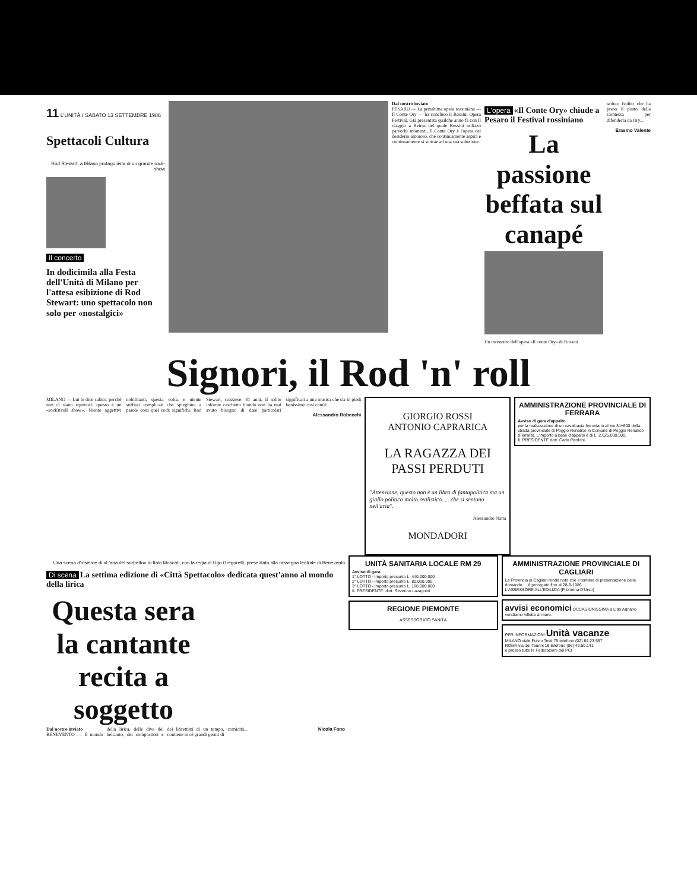11 L'UNITÀ / SABATO 13 SETTEMBRE 1986
Spettacoli Cultura
Rod Stewart, a Milano protagonista di un grande rock-show
Il concerto
In dodicimila alla Festa dell'Unità di Milano per l'attesa esibizione di Rod Stewart: uno spettacolo non solo per «nostalgici»
Dal nostro inviato
PESARO — La penultima opera rossiniana — Il Conte Ory — ha concluso il Rossini Opera Festival. Già presentata qualche anno fa con Il viaggio a Reims del quale Rossini utilizzò parecchi momenti, Il Conte Ory è l'opera del desiderio amoroso, che continuamente aspira e continuamente si sottrae ad una sua soluzione.
L'opera «Il Conte Ory» chiude a Pesaro il Festival rossiniano
La passione beffata sul canapé
Un momento dell'opera «Il conte Ory» di Rossini
seduto Isolier che ha preso il posto della Contessa per difenderla da Ory...
Erasmo Valente
Signori, il Rod 'n' roll
MILANO — Lui lo dice subito, perché non ci siano equivoci: questo è un «rock'n'roll show». Niente aggettivi nobilitanti, questa volta, e niente suffissi complicati che spieghino a parole cosa quel rock significhi. Rod Stewart, scozzese, 41 anni, il solito informe caschetto biondo non ha mai avuto bisogno di dare particolari significati a una musica che sta in piedi benissimo così com'è...
Alessandro Robecchi
GIORGIO ROSSI
ANTONIO CAPRARICA
LA RAGAZZA DEI PASSI PERDUTI
"Attenzione, questo non è un libro di fantapolitica ma un giallo politico molto realistico. ... che si sentono nell'aria".
Alessandro Natta
MONDADORI
AMMINISTRAZIONE PROVINCIALE DI FERRARA
Avviso di gara d'appalto
per la realizzazione di un cavalcavia ferroviario al km 34+600 della strada provinciale di Poggio Renatico in Comune di Poggio Renatico (Ferrara). L'importo a base d'appalto è di L. 2.625.000.000.
IL PRESIDENTE dott. Carlo Perdoni
Una scena d'insieme di «L'aria del sorbetto» di Italo Moscati, con la regia di Ugo Gregoretti, presentato alla rassegna teatrale di Benevento
Di scena La settima edizione di «Città Spettacolo» dedicata quest'anno al mondo della lirica
Questa sera la cantante recita a soggetto
Dal nostro inviato
BENEVENTO — Il mondo della lirica, delle dive del belcanto, dei compositori e dei librettisti di un tempo, contiene in sé grandi germi di comicità...
Nicola Fano
UNITÀ SANITARIA LOCALE RM 29
Avviso di gara
1° LOTTO - importo presunto L. 440.000.000
2° LOTTO - importo presunto L. 80.000.000
3° LOTTO - importo presunto L. 188.000.000
IL PRESIDENTE: dott. Severino Lavagnini
REGIONE PIEMONTE
ASSESSORATO SANITÀ
AMMINISTRAZIONE PROVINCIALE DI CAGLIARI
La Provincia di Cagliari rende noto che il termine di presentazione delle domande ... è prorogato fino al 28-9-1986.
L'ASSESSORE ALL'EDILIZIA (Filomena D'Urso)
avvisi economici OCCASIONISSIMA a Lido Adriano vendiamo villette al mare.
PER INFORMAZIONI Unità vacanze
MILANO viale Fulvio Testi 75 telefono (02) 64.23.557
ROMA via dei Taurini 19 telefono (06) 49.50.141
e presso tutte le Federazioni del PCI